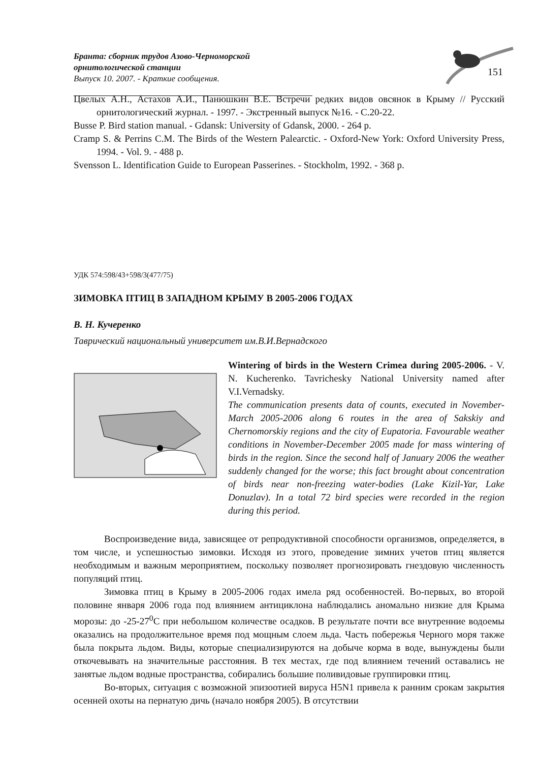Бранта: сборник трудов Азово-Черноморской орнитологической станции
Выпуск 10. 2007. - Краткие сообщения.
151
Цвелых А.Н., Астахов А.И., Панюшкин В.Е. Встречи редких видов овсянок в Крыму // Русский орнитологический журнал. - 1997. - Экстренный выпуск №16. - С.20-22.
Busse P. Bird station manual. - Gdansk: University of Gdansk, 2000. - 264 p.
Cramp S. & Perrins C.M. The Birds of the Western Palearctic. - Oxford-New York: Oxford University Press, 1994. - Vol. 9. - 488 p.
Svensson L. Identification Guide to European Passerines. - Stockholm, 1992. - 368 p.
УДК 574:598/43+598/3(477/75)
ЗИМОВКА ПТИЦ В ЗАПАДНОМ КРЫМУ В 2005-2006 ГОДАХ
В. Н. Кучеренко
Таврический национальный университет им.В.И.Вернадского
Wintering of birds in the Western Crimea during 2005-2006. - V. N. Kucherenko. Tavrichesky National University named after V.I.Vernadsky.
The communication presents data of counts, executed in November-March 2005-2006 along 6 routes in the area of Sakskiy and Chernomorskiy regions and the city of Eupatoria. Favourable weather conditions in November-December 2005 made for mass wintering of birds in the region. Since the second half of January 2006 the weather suddenly changed for the worse; this fact brought about concentration of birds near non-freezing water-bodies (Lake Kizil-Yar, Lake Donuzlav). In a total 72 bird species were recorded in the region during this period.
Воспроизведение вида, зависящее от репродуктивной способности организмов, определяется, в том числе, и успешностью зимовки. Исходя из этого, проведение зимних учетов птиц является необходимым и важным мероприятием, поскольку позволяет прогнозировать гнездовую численность популяций птиц.
Зимовка птиц в Крыму в 2005-2006 годах имела ряд особенностей. Во-первых, во второй половине января 2006 года под влиянием антициклона наблюдались аномально низкие для Крыма морозы: до -25-27<sup>0</sup>С при небольшом количестве осадков. В результате почти все внутренние водоемы оказались на продолжительное время под мощным слоем льда. Часть побережья Черного моря также была покрыта льдом. Виды, которые специализируются на добыче корма в воде, вынуждены были откочевывать на значительные расстояния. В тех местах, где под влиянием течений оставались не занятые льдом водные пространства, собирались большие поливидовые группировки птиц.
Во-вторых, ситуация с возможной эпизоотией вируса H5N1 привела к ранним срокам закрытия осенней охоты на пернатую дичь (начало ноября 2005). В отсутствии